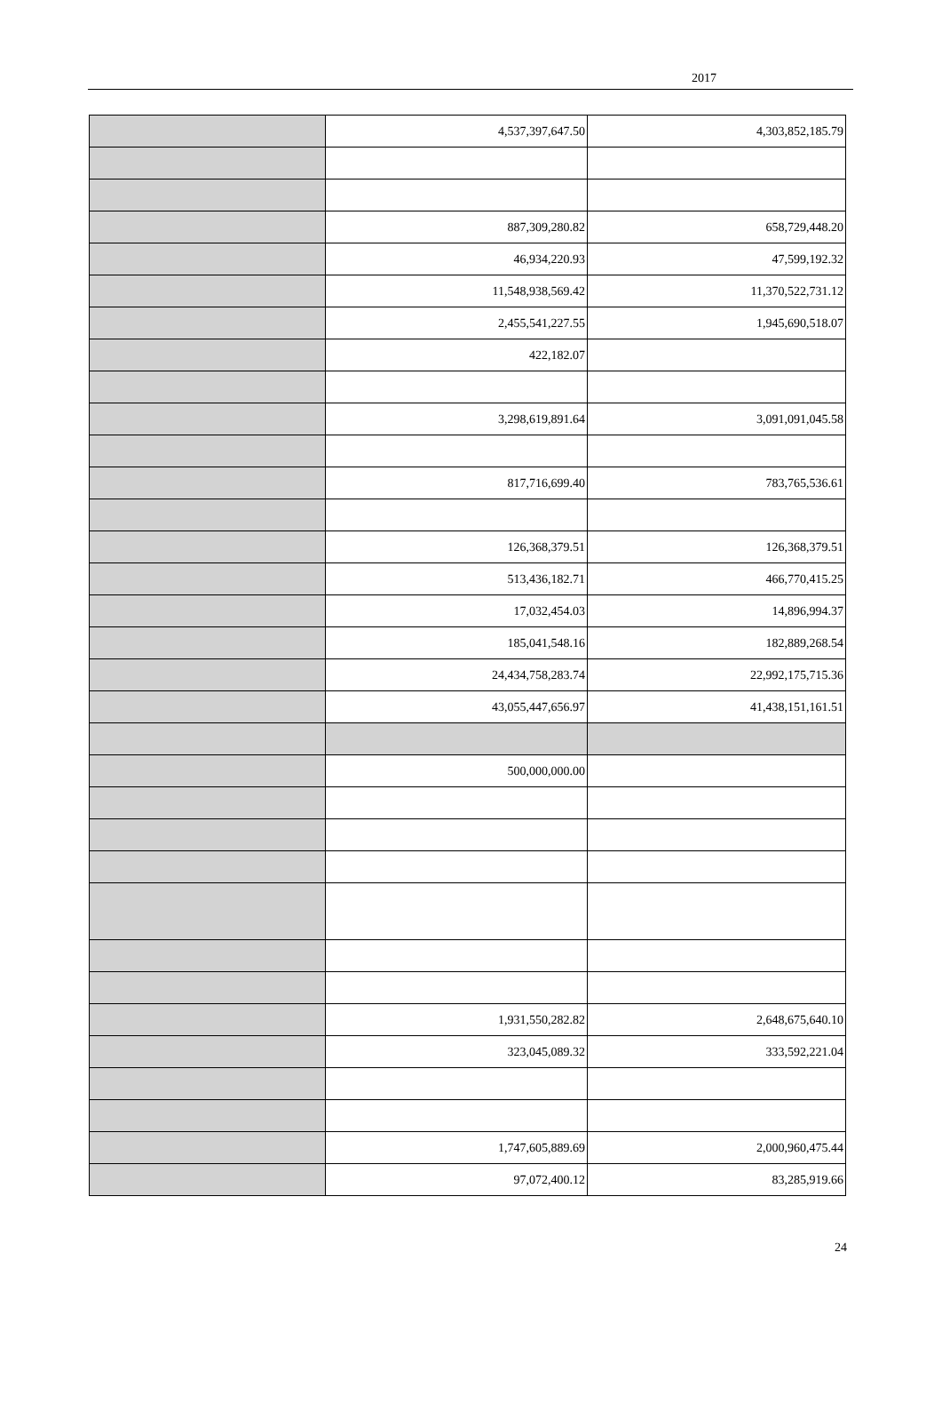2017
| | 4,537,397,647.50 | 4,303,852,185.79 |
| | 887,309,280.82 | 658,729,448.20 |
| | 46,934,220.93 | 47,599,192.32 |
| | 11,548,938,569.42 | 11,370,522,731.12 |
| | 2,455,541,227.55 | 1,945,690,518.07 |
| | 422,182.07 | |
| | 3,298,619,891.64 | 3,091,091,045.58 |
| | 817,716,699.40 | 783,765,536.61 |
| | 126,368,379.51 | 126,368,379.51 |
| | 513,436,182.71 | 466,770,415.25 |
| | 17,032,454.03 | 14,896,994.37 |
| | 185,041,548.16 | 182,889,268.54 |
| | 24,434,758,283.74 | 22,992,175,715.36 |
| | 43,055,447,656.97 | 41,438,151,161.51 |
| | 500,000,000.00 | |
| | 1,931,550,282.82 | 2,648,675,640.10 |
| | 323,045,089.32 | 333,592,221.04 |
| | 1,747,605,889.69 | 2,000,960,475.44 |
| | 97,072,400.12 | 83,285,919.66 |
24